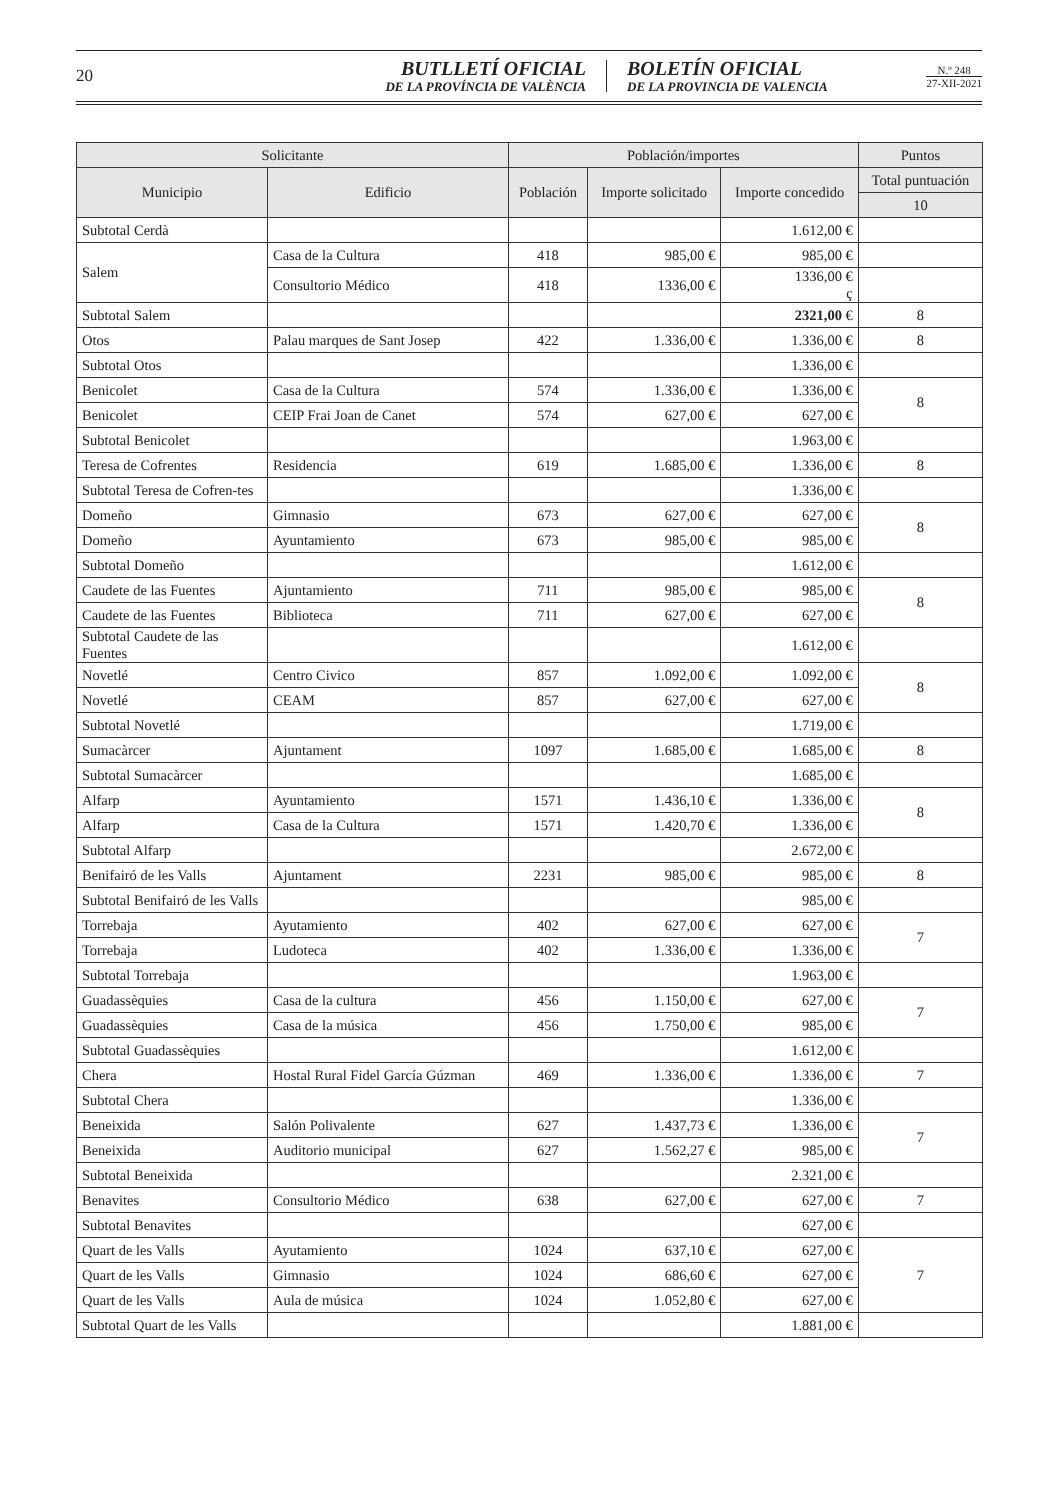20
BUTLLETÍ OFICIAL
DE LA PROVÍNCIA DE VALÈNCIA
BOLETÍN OFICIAL
DE LA PROVINCIA DE VALENCIA
N.º 248
27-XII-2021
| Solicitante | | Población/importes | | | Puntos |
| --- | --- | --- | --- | --- | --- |
| Municipio | Edificio | Población | Importe solicitado | Importe concedido | Total puntuación |
| | | | | | 10 |
| Subtotal Cerdà | | | | 1.612,00 € | |
| Salem | Casa de la Cultura | 418 | 985,00 € | 985,00 € | |
| | Consultorio Médico | 418 | 1336,00 € | 1336,00 € ç | |
| Subtotal Salem | | | | 2321,00 € | 8 |
| Otos | Palau marques de Sant Josep | 422 | 1.336,00 € | 1.336,00 € | 8 |
| Subtotal Otos | | | | 1.336,00 € | |
| Benicolet | Casa de la Cultura | 574 | 1.336,00 € | 1.336,00 € | 8 |
| Benicolet | CEIP Frai Joan de Canet | 574 | 627,00 € | 627,00 € | |
| Subtotal Benicolet | | | | 1.963,00 € | |
| Teresa de Cofrentes | Residencia | 619 | 1.685,00 € | 1.336,00 € | 8 |
| Subtotal Teresa de Cofren-tes | | | | 1.336,00 € | |
| Domeño | Gimnasio | 673 | 627,00 € | 627,00 € | 8 |
| Domeño | Ayuntamiento | 673 | 985,00 € | 985,00 € | |
| Subtotal Domeño | | | | 1.612,00 € | |
| Caudete de las Fuentes | Ajuntamiento | 711 | 985,00 € | 985,00 € | 8 |
| Caudete de las Fuentes | Biblioteca | 711 | 627,00 € | 627,00 € | |
| Subtotal Caudete de las Fuentes | | | | 1.612,00 € | |
| Novetlé | Centro Civico | 857 | 1.092,00 € | 1.092,00 € | 8 |
| Novetlé | CEAM | 857 | 627,00 € | 627,00 € | |
| Subtotal Novetlé | | | | 1.719,00 € | |
| Sumacàrcer | Ajuntament | 1097 | 1.685,00 € | 1.685,00 € | 8 |
| Subtotal Sumacàrcer | | | | 1.685,00 € | |
| Alfarp | Ayuntamiento | 1571 | 1.436,10 € | 1.336,00 € | 8 |
| Alfarp | Casa de la Cultura | 1571 | 1.420,70 € | 1.336,00 € | |
| Subtotal Alfarp | | | | 2.672,00 € | |
| Benifairó de les Valls | Ajuntament | 2231 | 985,00 € | 985,00 € | 8 |
| Subtotal Benifairó de les Valls | | | | 985,00 € | |
| Torrebaja | Ayutamiento | 402 | 627,00 € | 627,00 € | 7 |
| Torrebaja | Ludoteca | 402 | 1.336,00 € | 1.336,00 € | |
| Subtotal Torrebaja | | | | 1.963,00 € | |
| Guadassèquies | Casa de la cultura | 456 | 1.150,00 € | 627,00 € | 7 |
| Guadassèquies | Casa de la música | 456 | 1.750,00 € | 985,00 € | |
| Subtotal Guadassèquies | | | | 1.612,00 € | |
| Chera | Hostal Rural Fidel García Gúzman | 469 | 1.336,00 € | 1.336,00 € | 7 |
| Subtotal Chera | | | | 1.336,00 € | |
| Beneixida | Salón Polivalente | 627 | 1.437,73 € | 1.336,00 € | 7 |
| Beneixida | Auditorio municipal | 627 | 1.562,27 € | 985,00 € | |
| Subtotal Beneixida | | | | 2.321,00 € | |
| Benavites | Consultorio Médico | 638 | 627,00 € | 627,00 € | 7 |
| Subtotal Benavites | | | | 627,00 € | |
| Quart de les Valls | Ayutamiento | 1024 | 637,10 € | 627,00 € | 7 |
| Quart de les Valls | Gimnasio | 1024 | 686,60 € | 627,00 € | |
| Quart de les Valls | Aula de música | 1024 | 1.052,80 € | 627,00 € | |
| Subtotal Quart de les Valls | | | | 1.881,00 € | |